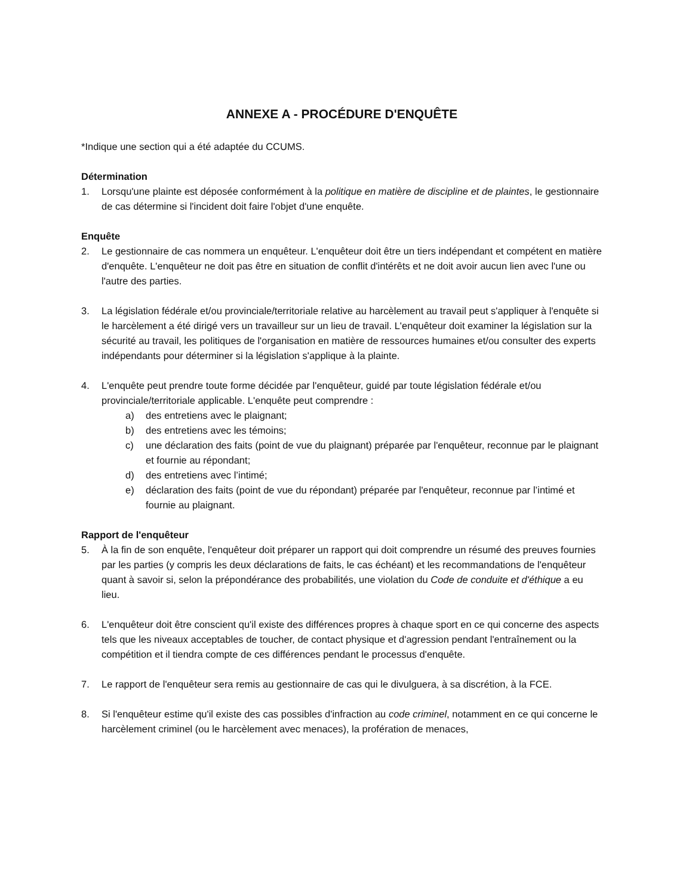ANNEXE A - PROCÉDURE D'ENQUÊTE
*Indique une section qui a été adaptée du CCUMS.
Détermination
1. Lorsqu'une plainte est déposée conformément à la politique en matière de discipline et de plaintes, le gestionnaire de cas détermine si l'incident doit faire l'objet d'une enquête.
Enquête
2. Le gestionnaire de cas nommera un enquêteur. L'enquêteur doit être un tiers indépendant et compétent en matière d'enquête. L'enquêteur ne doit pas être en situation de conflit d'intérêts et ne doit avoir aucun lien avec l'une ou l'autre des parties.
3. La législation fédérale et/ou provinciale/territoriale relative au harcèlement au travail peut s'appliquer à l'enquête si le harcèlement a été dirigé vers un travailleur sur un lieu de travail. L'enquêteur doit examiner la législation sur la sécurité au travail, les politiques de l'organisation en matière de ressources humaines et/ou consulter des experts indépendants pour déterminer si la législation s'applique à la plainte.
4. L'enquête peut prendre toute forme décidée par l'enquêteur, guidé par toute législation fédérale et/ou provinciale/territoriale applicable. L'enquête peut comprendre :
a) des entretiens avec le plaignant;
b) des entretiens avec les témoins;
c) une déclaration des faits (point de vue du plaignant) préparée par l'enquêteur, reconnue par le plaignant et fournie au répondant;
d) des entretiens avec l’intimé;
e) déclaration des faits (point de vue du répondant) préparée par l'enquêteur, reconnue par l’intimé et fournie au plaignant.
Rapport de l'enquêteur
5. À la fin de son enquête, l'enquêteur doit préparer un rapport qui doit comprendre un résumé des preuves fournies par les parties (y compris les deux déclarations de faits, le cas échéant) et les recommandations de l'enquêteur quant à savoir si, selon la prépondérance des probabilités, une violation du Code de conduite et d'éthique a eu lieu.
6. L'enquêteur doit être conscient qu'il existe des différences propres à chaque sport en ce qui concerne des aspects tels que les niveaux acceptables de toucher, de contact physique et d'agression pendant l'entraînement ou la compétition et il tiendra compte de ces différences pendant le processus d'enquête.
7. Le rapport de l'enquêteur sera remis au gestionnaire de cas qui le divulguera, à sa discrétion, à la FCE.
8. Si l'enquêteur estime qu'il existe des cas possibles d'infraction au code criminel, notamment en ce qui concerne le harcèlement criminel (ou le harcèlement avec menaces), la profération de menaces,